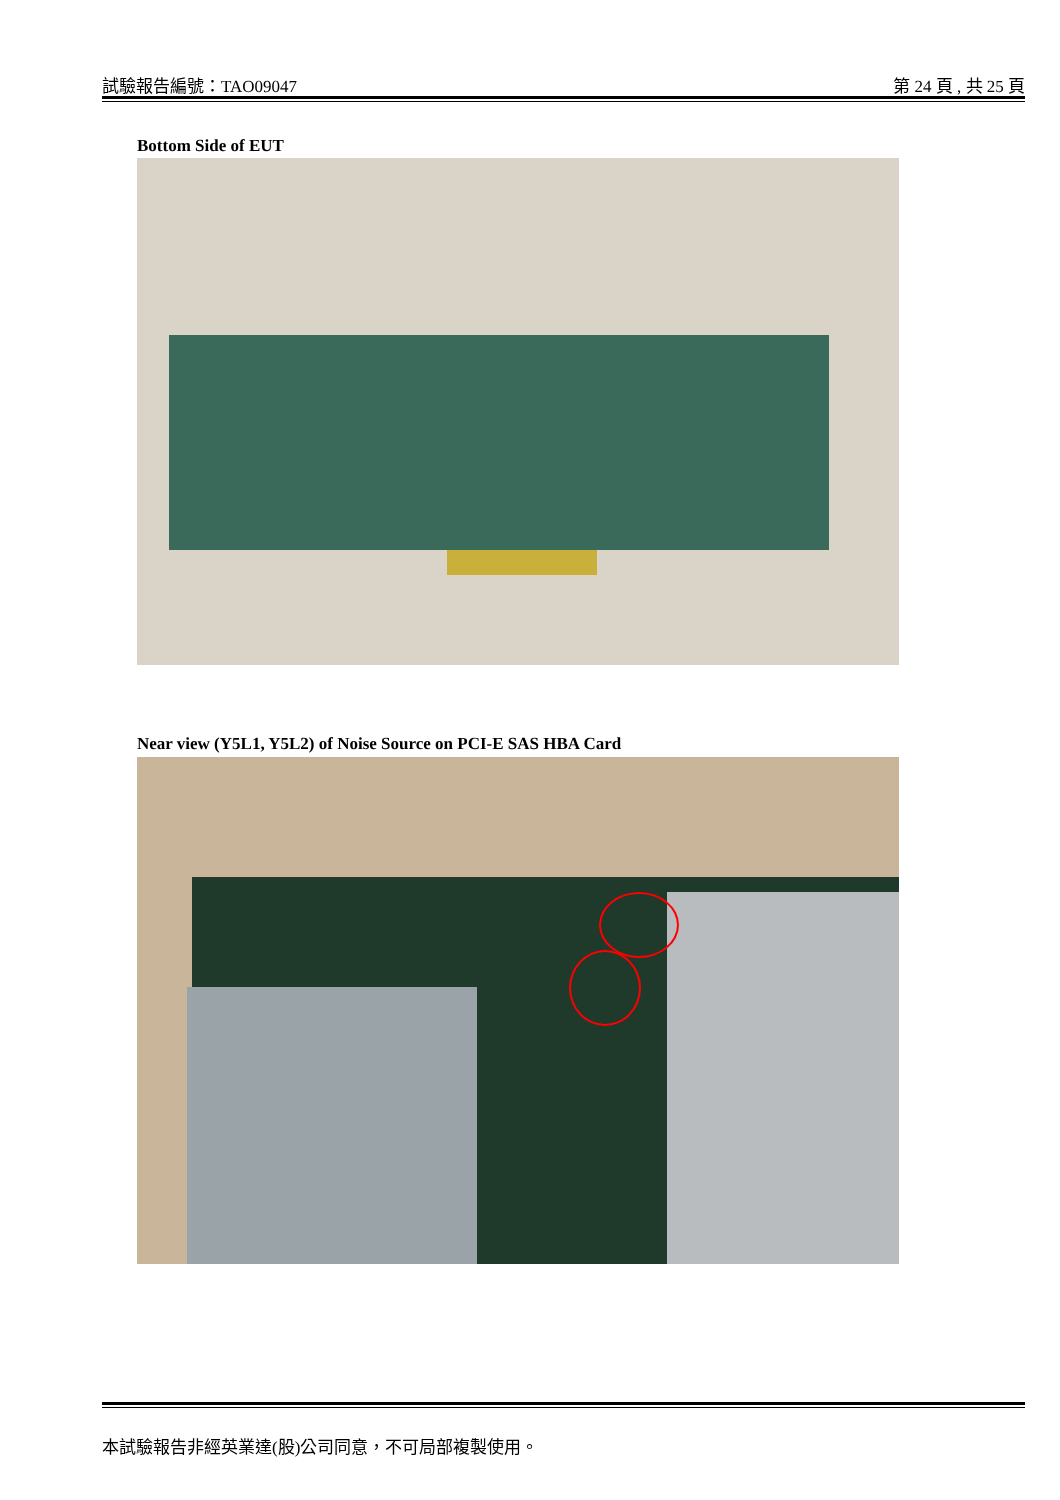試驗報告編號：TAO09047 第 24 頁 , 共 25 頁
Bottom Side of EUT
Near view (Y5L1, Y5L2) of Noise Source on PCI-E SAS HBA Card
本試驗報告非經英業達(股)公司同意，不可局部複製使用。